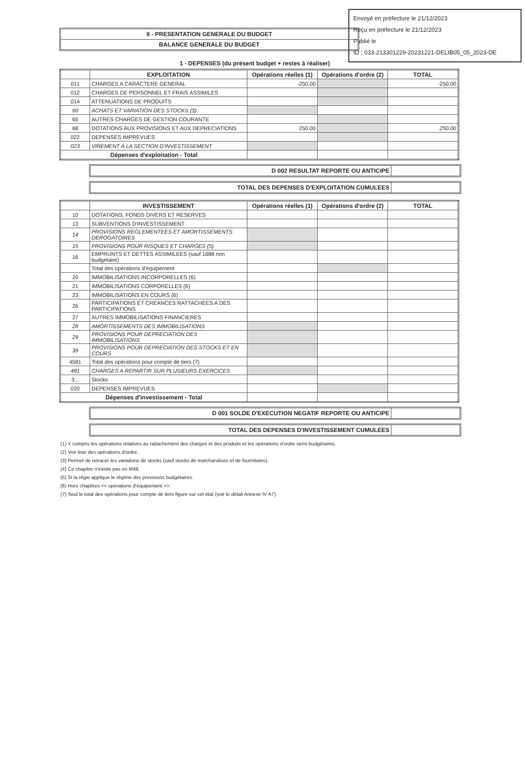Envoyé en préfecture le 21/12/2023
Reçu en préfecture le 21/12/2023
Publié le
ID : 033-213301229-20231221-DELIB05_05_2023-DE
II - PRESENTATION GENERALE DU BUDGET
BALANCE GENERALE DU BUDGET
1 - DEPENSES (du présent budget + restes à réaliser)
| | EXPLOITATION | Opérations réelles (1) | Opérations d'ordre (2) | TOTAL |
| --- | --- | --- | --- | --- |
| 011 | CHARGES A CARACTERE GENERAL | -250.00 | | -250.00 |
| 012 | CHARGES DE PERSONNEL ET FRAIS ASSIMILES | | | |
| 014 | ATTENUATIONS DE PRODUITS | | | |
| 60 | ACHATS ET VARIATION DES STOCKS (3) | | | |
| 65 | AUTRES CHARGES DE GESTION COURANTE | | | |
| 68 | DOTATIONS AUX PROVISIONS ET AUX DEPRECIATIONS | 250.00 | | 250.00 |
| 022 | DEPENSES IMPREVUES | | | |
| 023 | VIREMENT A LA SECTION D'INVESTISSEMENT | | | |
| Dépenses d'exploitation - Total | | | | |
D 002 RESULTAT REPORTE OU ANTICIPE
TOTAL DES DEPENSES D'EXPLOITATION CUMULEES
| | INVESTISSEMENT | Opérations réelles (1) | Opérations d'ordre (2) | TOTAL |
| --- | --- | --- | --- | --- |
| 10 | DOTATIONS, FONDS DIVERS ET RESERVES | | | |
| 13 | SUBVENTIONS D'INVESTISSEMENT | | | |
| 14 | PROVISIONS REGLEMENTEES ET AMORTISSEMENTS DEROGATOIRES | | | |
| 15 | PROVISIONS POUR RISQUES ET CHARGES (5) | | | |
| 16 | EMPRUNTS ET DETTES ASSIMILEES (sauf 1688 non budgetaire) | | | |
| | Total des opérations d'équipement | | | |
| 20 | IMMOBILISATIONS INCORPORELLES (6) | | | |
| 21 | IMMOBILISATIONS CORPORELLES (6) | | | |
| 23 | IMMOBILISATIONS EN COURS (6) | | | |
| 26 | PARTICIPATIONS ET CREANCES RATTACHEES A DES PARTICIPATIONS | | | |
| 27 | AUTRES IMMOBILISATIONS FINANCIERES | | | |
| 28 | AMORTISSEMENTS DES IMMOBILISATIONS | | | |
| 29 | PROVISIONS POUR DEPRECIATION DES IMMOBILISATIONS | | | |
| 39 | PROVISIONS POUR DEPRECIATION DES STOCKS ET EN COURS | | | |
| 4581 | Total des opérations pour compte de tiers (7) | | | |
| 481 | CHARGES A REPARTIR SUR PLUSIEURS EXERCICES | | | |
| 3... | Stocks | | | |
| 020 | DEPENSES IMPREVUES | | | |
| Dépenses d'investissement - Total | | | | |
D 001 SOLDE D'EXECUTION NEGATIF REPORTE OU ANTICIPE
TOTAL DES DEPENSES D'INVESTISSEMENT CUMULEES
(1) Y compris les opérations relatives au rattachement des charges et des produits et les opérations d'ordre semi-budgétaires.
(2) Voir liste des opérations d'ordre.
(3) Permet de retracer les variations de stocks (sauf stocks de marchandises et de fournitures).
(4) Ce chapitre n'existe pas en M49.
(5) Si la régie applique le régime des provisions budgétaires.
(6) Hors chapitres << opérations d'équipement >>.
(7) Seul le total des opérations pour compte de tiers figure sur cet état (voir le détail Annexe IV A7).